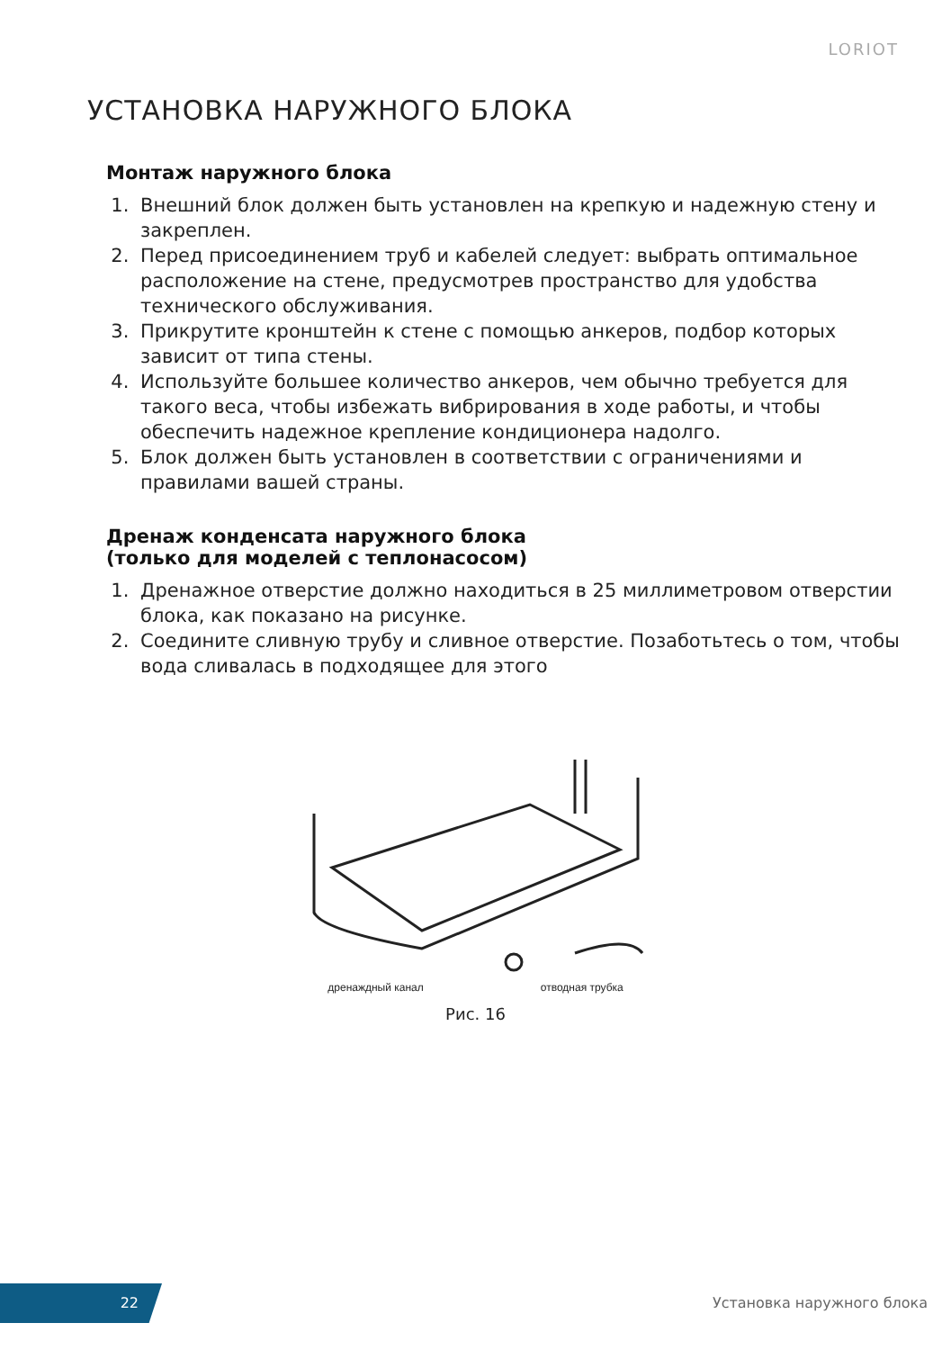LORIOT
УСТАНОВКА НАРУЖНОГО БЛОКА
Монтаж наружного блока
1. Внешний блок должен быть установлен на крепкую и надежную стену и закреплен.
2. Перед присоединением труб и кабелей следует: выбрать оптимальное расположение на стене, предусмотрев пространство для удобства технического обслуживания.
3. Прикрутите кронштейн к стене с помощью анкеров, подбор которых зависит от типа стены.
4. Используйте большее количество анкеров, чем обычно требуется для такого веса, чтобы избежать вибрирования в ходе работы, и чтобы обеспечить надежное крепление кондиционера надолго.
5. Блок должен быть установлен в соответствии с ограничениями и правилами вашей страны.
Дренаж конденсата наружного блока
(только для моделей с теплонасосом)
1. Дренажное отверстие должно находиться в 25 миллиметровом отверстии блока, как показано на рисунке.
2. Соедините сливную трубу и сливное отверстие. Позаботьтесь о том, чтобы вода сливалась в подходящее для этого
дренаждный канал отводная трубка
Рис. 16
22
Установка наружного блока